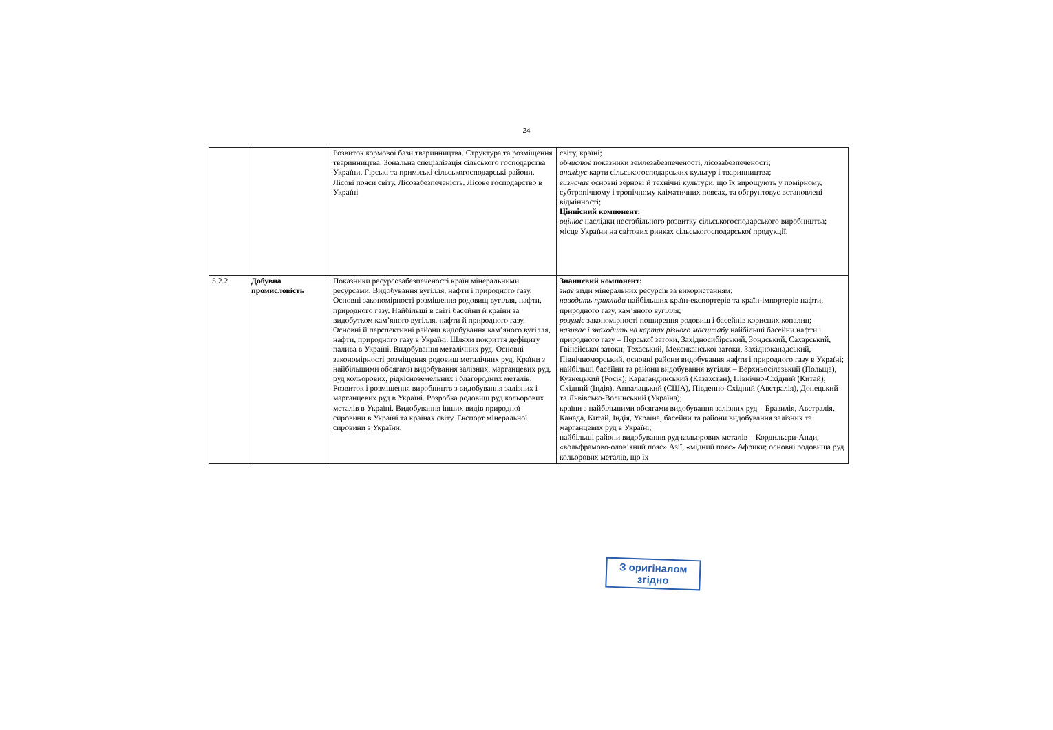24
| | | Розвиток кормової бази тваринництва. Структура та розміщення тваринництва. Зональна спеціалізація сільського господарства України. Гірські та приміські сільськогосподарські райони. Лісові пояси світу. Лісозабезпеченість. Лісове господарство в Україні | світу, країні; обчислює показники землезабезпеченості, лісозабезпеченості; аналізує карти сільськогосподарських культур і тваринництва; визначає основні зернові й технічні культури, що їх вирощують у помірному, субтропічному і тропічному кліматичних поясах, та обгрунтовує встановлені відмінності; Ціннісний компонент: оцінює наслідки нестабільного розвитку сільськогосподарського виробництва; місце України на світових ринках сільськогосподарської продукції. |
| 5.2.2 | Добувна промисловість | Показники ресурсозабезпеченості країн мінеральними ресурсами. Видобування вугілля, нафти і природного газу. Основні закономірності розміщення родовищ вугілля, нафти, природного газу. Найбільші в світі басейни й країни за видобутком кам’яного вугілля, нафти й природного газу. Основні й перспективні райони видобування кам’яного вугілля, нафти, природного газу в Україні. Шляхи покриття дефіциту палива в Україні. Видобування металічних руд. Основні закономірності розміщення родовищ металічних руд. Країни з найбільшими обсягами видобування залізних, марганцевих руд, руд кольорових, рідкісноземельних і благородних металів. Розвиток і розміщення виробництв з видобування залізних і марганцевих руд в Україні. Розробка родовищ руд кольорових металів в Україні. Видобування інших видів природної сировини в Україні та країнах світу. Експорт мінеральної сировини з України. | Знаннєвий компонент: знає види мінеральних ресурсів за використанням; наводить приклади найбільших країн-експортерів та країн-імпортерів нафти, природного газу, кам’яного вугілля; розуміє закономірності поширення родовищ і басейнів корисних копалин; називає і знаходить на картах різного масштабу найбільші басейни нафти і природного газу – Перської затоки, Західносибірський, Зондський, Сахарський, Гвінейської затоки, Техаський, Мексиканської затоки, Західноканадський, Північноморський, основні райони видобування нафти і природного газу в Україні; найбільші басейни та райони видобування вугілля – Верхньосілезький (Польща), Кузнецький (Росія), Карагандинський (Казахстан), Північно-Східний (Китай), Східний (Індія), Аппалацький (США), Південно-Східний (Австралія), Донецький та Львівсько-Волинський (Україна); країни з найбільшими обсягами видобування залізних руд – Бразилія, Австралія, Канада, Китай, Індія, Україна, басейни та райони видобування залізних та марганцевих руд в Україні; найбільші райони видобування руд кольорових металів – Кордильєри-Анди, «вольфрамово-олов’яний пояс» Азії, «мідний пояс» Африки; основні родовища руд кольорових металів, що їх |
З оригіналом згідно